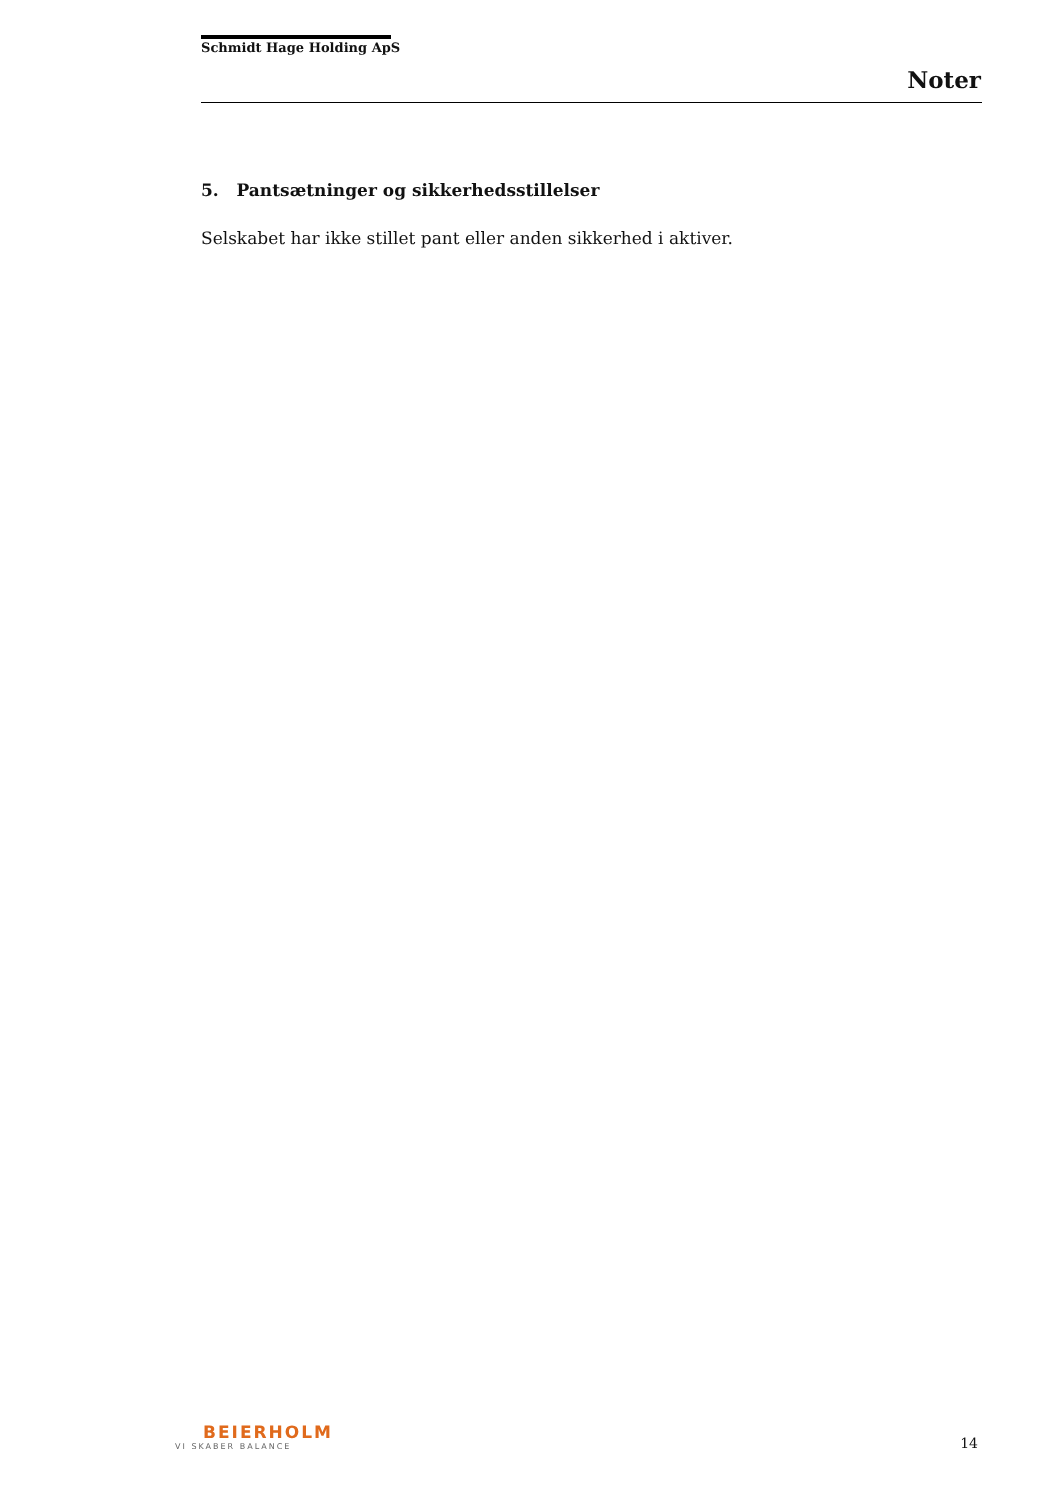Schmidt Hage Holding ApS
Noter
5. Pantsætninger og sikkerhedsstillelser
Selskabet har ikke stillet pant eller anden sikkerhed i aktiver.
BEIERHOLM
VI SKABER BALANCE
14